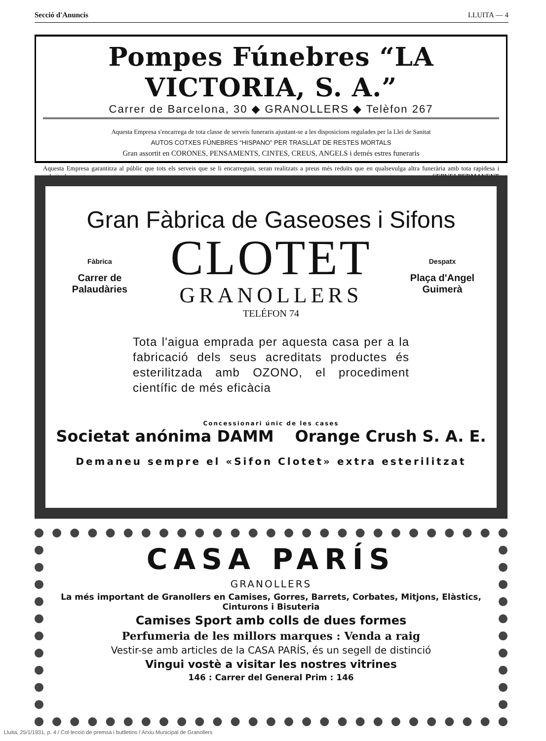Secció d'Anuncis LLUITA — 4
Pompes Fúnebres “LA VICTORIA, S. A.”
Carrer de Barcelona, 30 ◆ GRANOLLERS ◆ Telèfon 267
Aquesta Empresa s'encarrega de tota classe de serveis funeraris ajustant-se a les disposicions regulades per la Llei de Sanitat
AUTOS COTXES FÚNEBRES “HISPANO” PER TRASLLAT DE RESTES MORTALS
Gran assortit en CORONES, PENSAMENTS, CINTES, CREUS, ANGELS i demés estres funeraris
Aquesta Empresa garantitza al públic que tots els serveis que se li encarreguin, seran realitzats a preus més reduïts que en qualsevulga altra funerària amb tota rapidesa i pulcritud. SERVEI PERMANENT
Gran Fàbrica de Gaseoses i Sifons
Fàbrica
Carrer de Palaudàries
CLOTET
GRANOLLERS
TELÉFON 74
Despatx
Plaça d'Angel Guimerà
Tota l'aigua emprada per aquesta casa per a la fabricació dels seus acreditats productes és esterilitzada amb OZONO, el procediment científic de més eficàcia
Concessionari únic de les cases
Societat anónima DAMM Orange Crush S. A. E.
Demaneu sempre el «Sifon Clotet» extra esterilitzat
CASA PARÍS
GRANOLLERS
La més important de Granollers en Camises, Gorres, Barrets, Corbates, Mitjons, Elàstics, Cinturons i Bisuteria
Camises Sport amb colls de dues formes
Perfumeria de les millors marques : Venda a raig
Vestir-se amb articles de la CASA PARÍS, és un segell de distinció
Vingui vostè a visitar les nostres vitrines
146 : Carrer del General Prim : 146
Lluita, 25/1/1931, p. 4 / Col·lecció de premsa i butlletins / Arxiu Municipal de Granollers